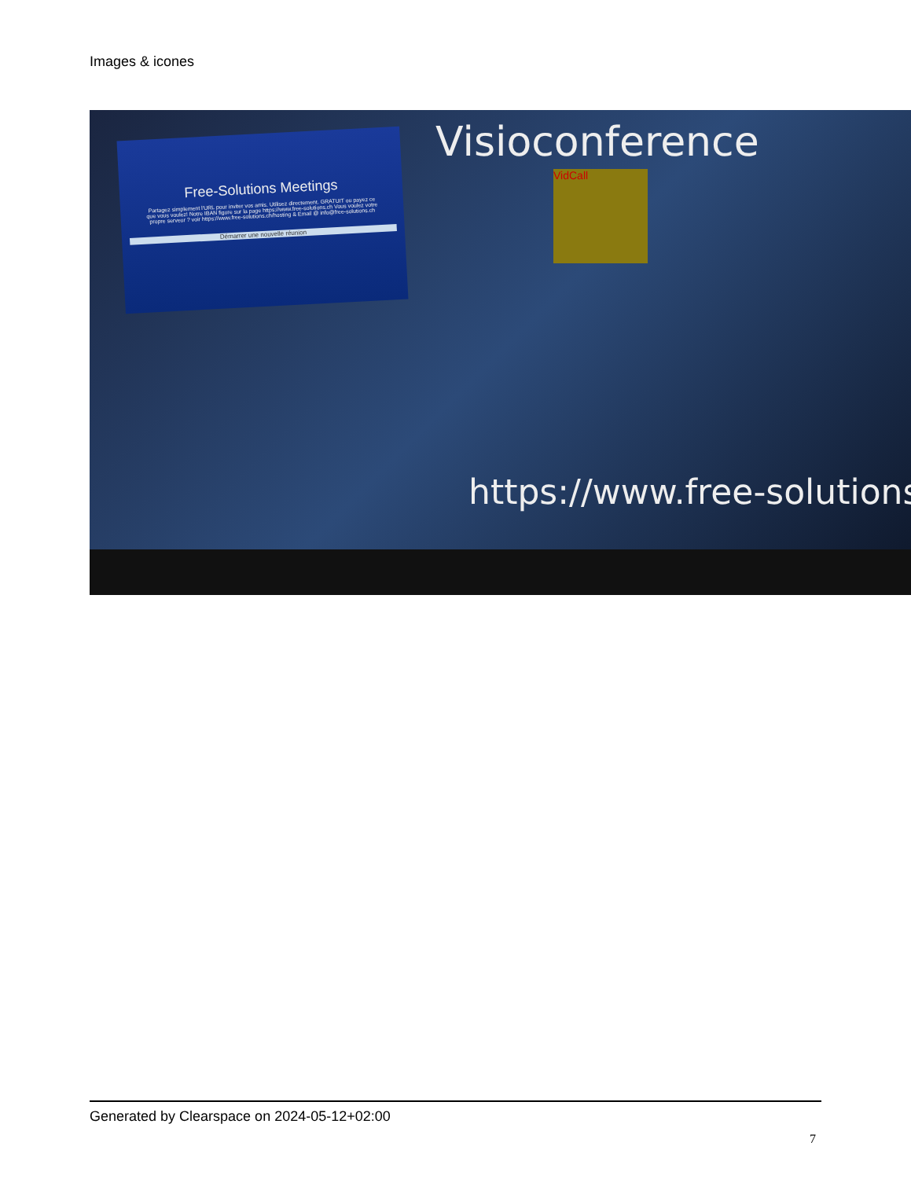Images & icones
Free-Solutions Meetings
Partagez simplement l'URL pour inviter vos amis. Utilisez directement. GRATUIT ou payez ce que vous voulez! Notre IBAN figure sur la page https://www.free-solutions.ch Vous voulez votre propre serveur ? voir https://www.free-solutions.ch/hosting & Email @ info@free-solutions.ch
Démarrer une nouvelle réunion
Visioconference
VidCall
https://www.free-solutions
Generated by Clearspace on 2024-05-12+02:00
7